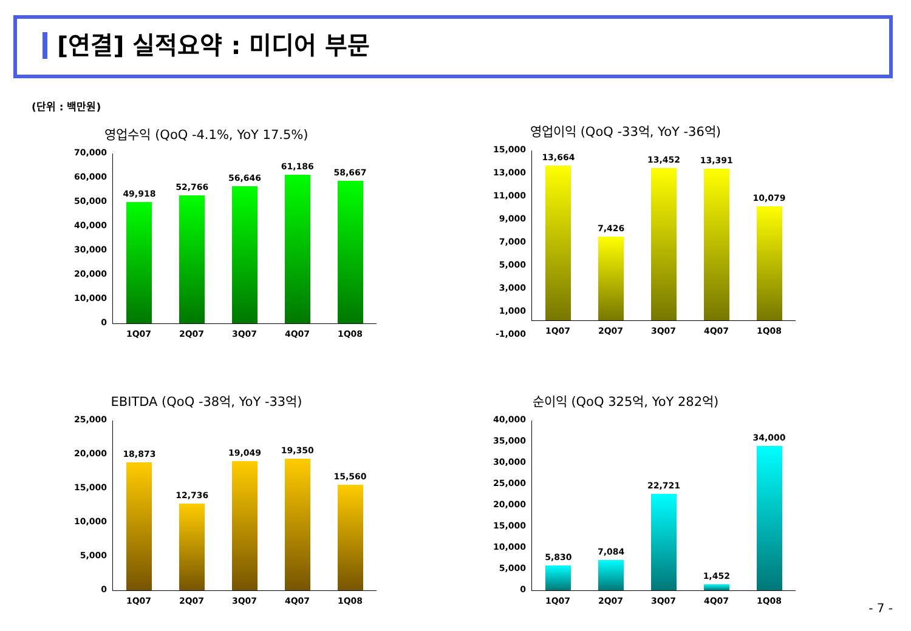[연결] 실적요약 : 미디어 부문
(단위 : 백만원)
영업수익 (QoQ -4.1%, YoY 17.5%)
70,000
60,000
50,000
40,000
30,000
20,000
10,000
0
49,918
52,766
56,646
61,186
58,667
1Q07 2Q07 3Q07 4Q07 1Q08
영업이익 (QoQ -33억, YoY -36억)
15,000
13,000
11,000
9,000
7,000
5,000
3,000
1,000
-1,000
13,664
7,426
13,452
13,391
10,079
1Q07 2Q07 3Q07 4Q07 1Q08
EBITDA (QoQ -38억, YoY -33억)
25,000
20,000
15,000
10,000
5,000
0
18,873
12,736
19,049
19,350
15,560
1Q07 2Q07 3Q07 4Q07 1Q08
순이익 (QoQ 325억, YoY 282억)
40,000
35,000
30,000
25,000
20,000
15,000
10,000
5,000
0
5,830
7,084
22,721
1,452
34,000
1Q07 2Q07 3Q07 4Q07 1Q08
- 7 -